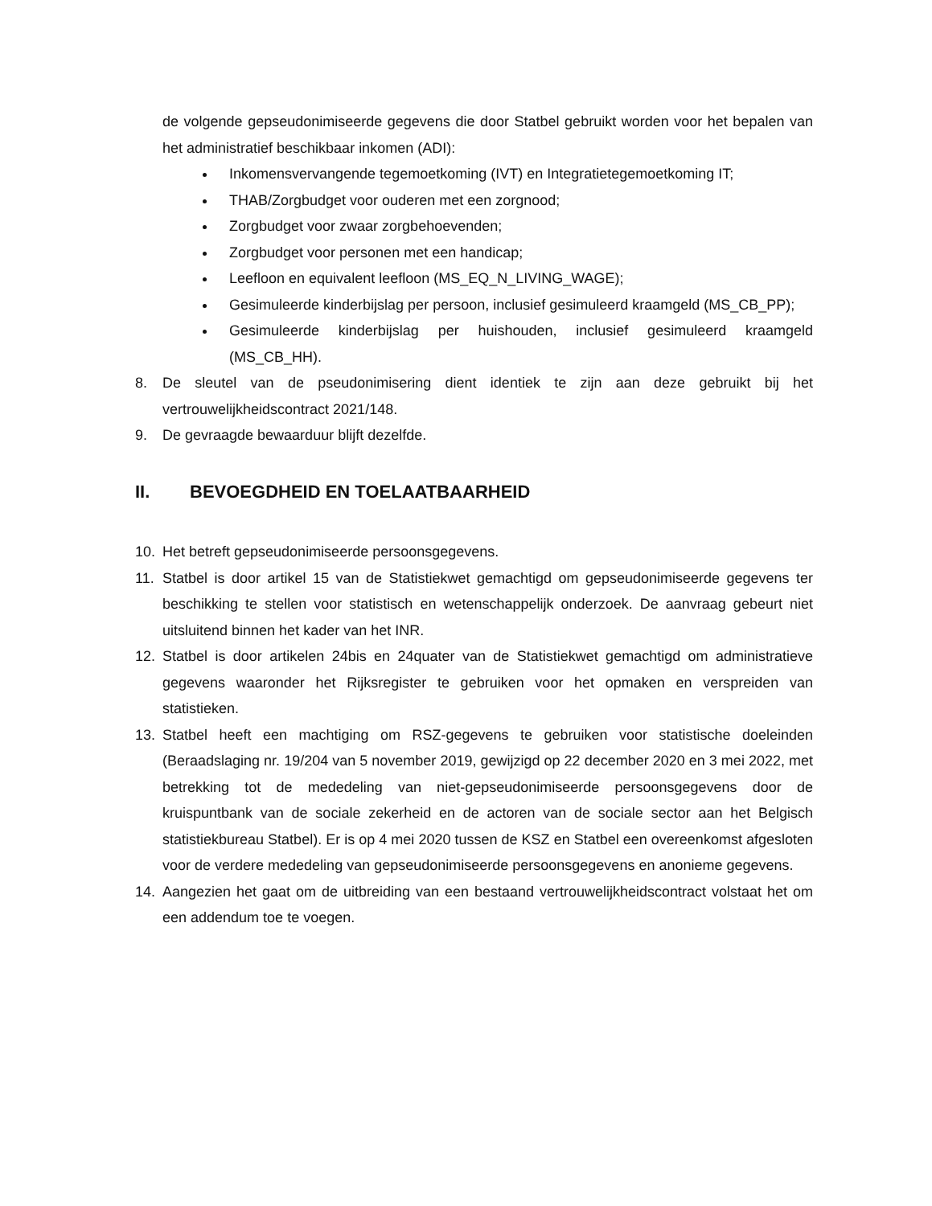de volgende gepseudonimiseerde gegevens die door Statbel gebruikt worden voor het bepalen van het administratief beschikbaar inkomen (ADI):
Inkomensvervangende tegemoetkoming (IVT) en Integratietegemoetkoming IT;
THAB/Zorgbudget voor ouderen met een zorgnood;
Zorgbudget voor zwaar zorgbehoevenden;
Zorgbudget voor personen met een handicap;
Leefloon en equivalent leefloon (MS_EQ_N_LIVING_WAGE);
Gesimuleerde kinderbijslag per persoon, inclusief gesimuleerd kraamgeld (MS_CB_PP);
Gesimuleerde kinderbijslag per huishouden, inclusief gesimuleerd kraamgeld (MS_CB_HH).
8. De sleutel van de pseudonimisering dient identiek te zijn aan deze gebruikt bij het vertrouwelijkheidscontract 2021/148.
9. De gevraagde bewaarduur blijft dezelfde.
II. BEVOEGDHEID EN TOELAATBAARHEID
10. Het betreft gepseudonimiseerde persoonsgegevens.
11. Statbel is door artikel 15 van de Statistiekwet gemachtigd om gepseudonimiseerde gegevens ter beschikking te stellen voor statistisch en wetenschappelijk onderzoek. De aanvraag gebeurt niet uitsluitend binnen het kader van het INR.
12. Statbel is door artikelen 24bis en 24quater van de Statistiekwet gemachtigd om administratieve gegevens waaronder het Rijksregister te gebruiken voor het opmaken en verspreiden van statistieken.
13. Statbel heeft een machtiging om RSZ-gegevens te gebruiken voor statistische doeleinden (Beraadslaging nr. 19/204 van 5 november 2019, gewijzigd op 22 december 2020 en 3 mei 2022, met betrekking tot de mededeling van niet-gepseudonimiseerde persoonsgegevens door de kruispuntbank van de sociale zekerheid en de actoren van de sociale sector aan het Belgisch statistiekbureau Statbel). Er is op 4 mei 2020 tussen de KSZ en Statbel een overeenkomst afgesloten voor de verdere mededeling van gepseudonimiseerde persoonsgegevens en anonieme gegevens.
14. Aangezien het gaat om de uitbreiding van een bestaand vertrouwelijkheidscontract volstaat het om een addendum toe te voegen.